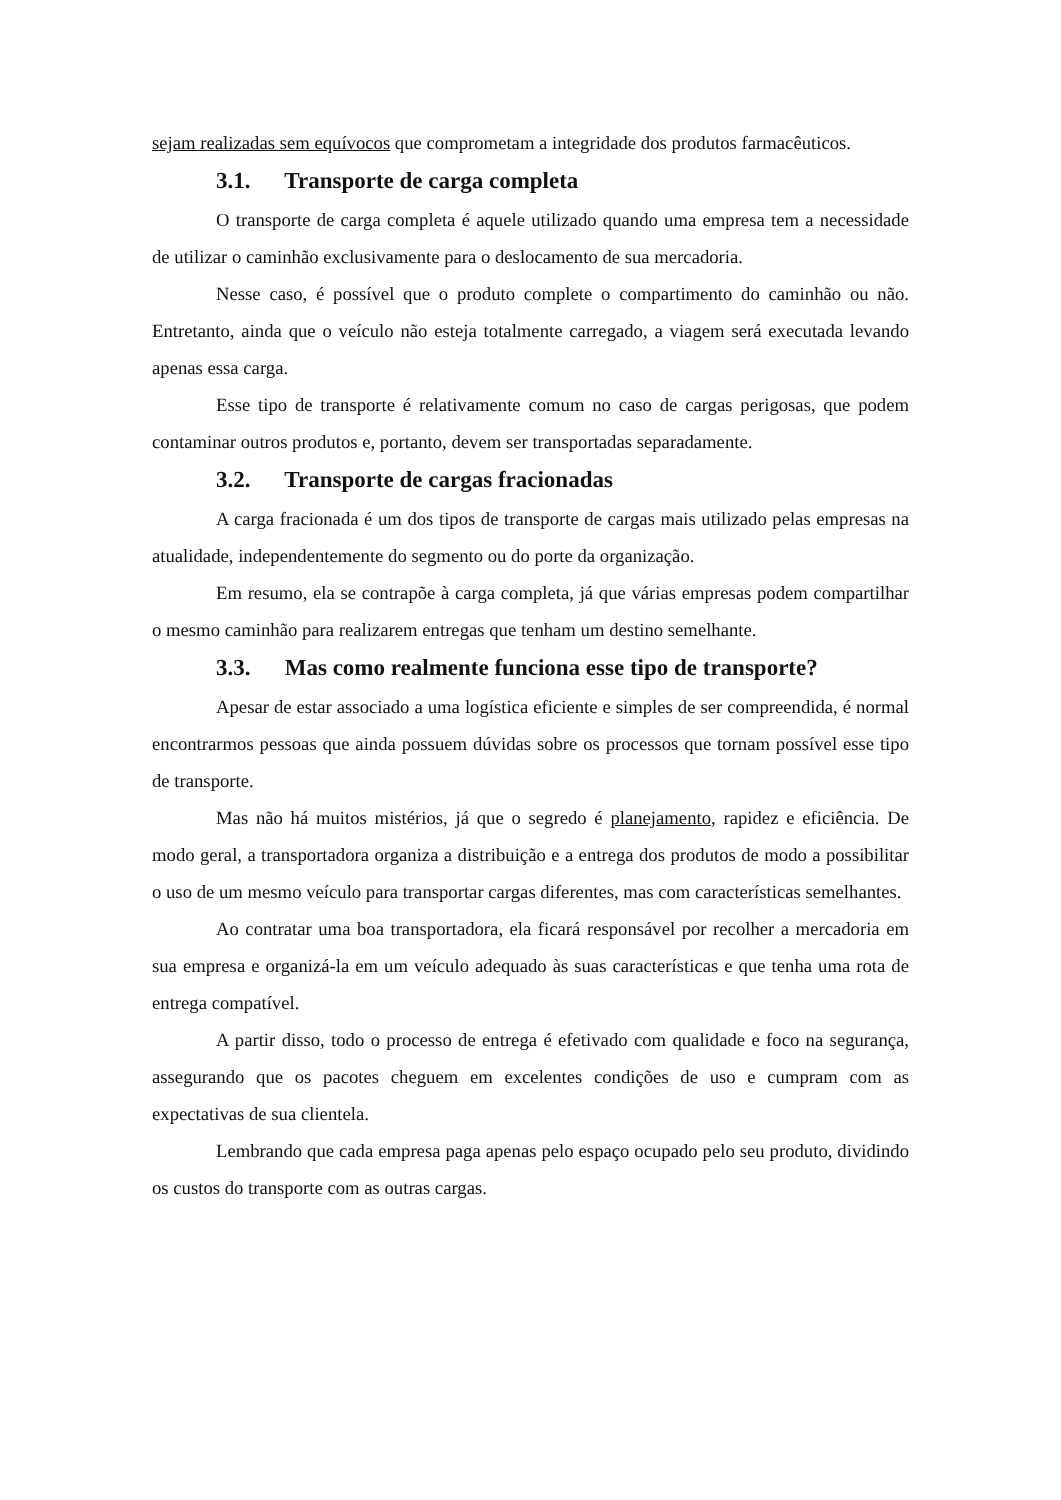sejam realizadas sem equívocos que comprometam a integridade dos produtos farmacêuticos.
3.1. Transporte de carga completa
O transporte de carga completa é aquele utilizado quando uma empresa tem a necessidade de utilizar o caminhão exclusivamente para o deslocamento de sua mercadoria.
Nesse caso, é possível que o produto complete o compartimento do caminhão ou não. Entretanto, ainda que o veículo não esteja totalmente carregado, a viagem será executada levando apenas essa carga.
Esse tipo de transporte é relativamente comum no caso de cargas perigosas, que podem contaminar outros produtos e, portanto, devem ser transportadas separadamente.
3.2. Transporte de cargas fracionadas
A carga fracionada é um dos tipos de transporte de cargas mais utilizado pelas empresas na atualidade, independentemente do segmento ou do porte da organização.
Em resumo, ela se contrapõe à carga completa, já que várias empresas podem compartilhar o mesmo caminhão para realizarem entregas que tenham um destino semelhante.
3.3. Mas como realmente funciona esse tipo de transporte?
Apesar de estar associado a uma logística eficiente e simples de ser compreendida, é normal encontrarmos pessoas que ainda possuem dúvidas sobre os processos que tornam possível esse tipo de transporte.
Mas não há muitos mistérios, já que o segredo é planejamento, rapidez e eficiência. De modo geral, a transportadora organiza a distribuição e a entrega dos produtos de modo a possibilitar o uso de um mesmo veículo para transportar cargas diferentes, mas com características semelhantes.
Ao contratar uma boa transportadora, ela ficará responsável por recolher a mercadoria em sua empresa e organizá-la em um veículo adequado às suas características e que tenha uma rota de entrega compatível.
A partir disso, todo o processo de entrega é efetivado com qualidade e foco na segurança, assegurando que os pacotes cheguem em excelentes condições de uso e cumpram com as expectativas de sua clientela.
Lembrando que cada empresa paga apenas pelo espaço ocupado pelo seu produto, dividindo os custos do transporte com as outras cargas.